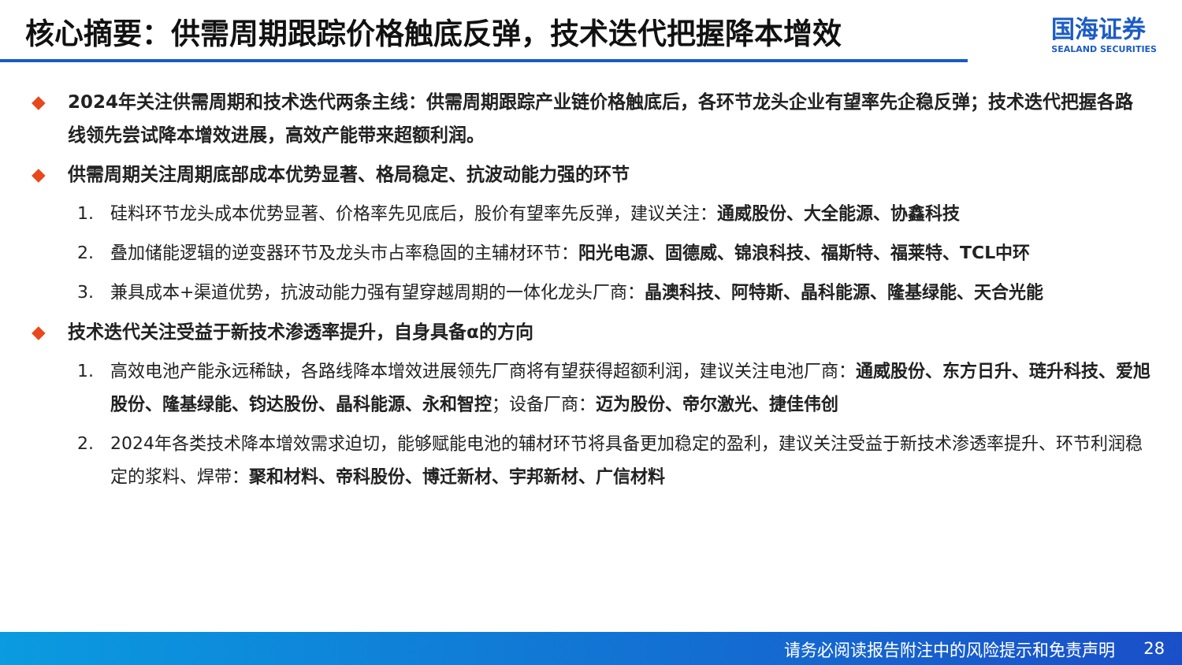核心摘要：供需周期跟踪价格触底反弹，技术迭代把握降本增效
国海证券
SEALAND SECURITIES
◆ 2024年关注供需周期和技术迭代两条主线：供需周期跟踪产业链价格触底后，各环节龙头企业有望率先企稳反弹；技术迭代把握各路线领先尝试降本增效进展，高效产能带来超额利润。
◆ 供需周期关注周期底部成本优势显著、格局稳定、抗波动能力强的环节
1. 硅料环节龙头成本优势显著、价格率先见底后，股价有望率先反弹，建议关注：通威股份、大全能源、协鑫科技
2. 叠加储能逻辑的逆变器环节及龙头市占率稳固的主辅材环节：阳光电源、固德威、锦浪科技、福斯特、福莱特、TCL中环
3. 兼具成本+渠道优势，抗波动能力强有望穿越周期的一体化龙头厂商：晶澳科技、阿特斯、晶科能源、隆基绿能、天合光能
◆ 技术迭代关注受益于新技术渗透率提升，自身具备α的方向
1. 高效电池产能永远稀缺，各路线降本增效进展领先厂商将有望获得超额利润，建议关注电池厂商：通威股份、东方日升、琏升科技、爱旭股份、隆基绿能、钧达股份、晶科能源、永和智控；设备厂商：迈为股份、帝尔激光、捷佳伟创
2. 2024年各类技术降本增效需求迫切，能够赋能电池的辅材环节将具备更加稳定的盈利，建议关注受益于新技术渗透率提升、环节利润稳定的浆料、焊带：聚和材料、帝科股份、博迁新材、宇邦新材、广信材料
请务必阅读报告附注中的风险提示和免责声明 28